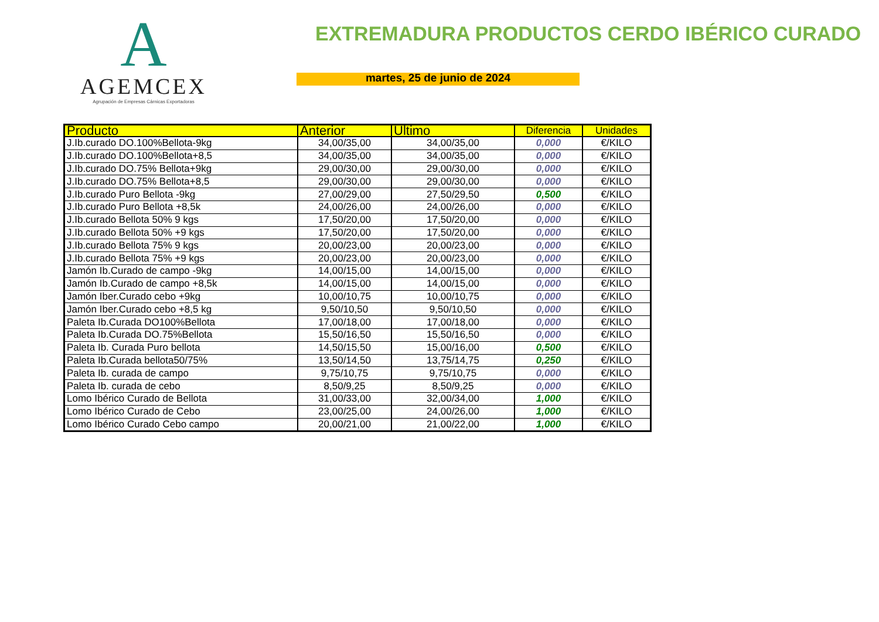A
AGEMCEX
Agrupación de Empresas Cárnicas Exportadoras
EXTREMADURA PRODUCTOS CERDO IBÉRICO CURADO
martes, 25 de junio de 2024
| Producto | Anterior | Ultimo | Diferencia | Unidades |
| --- | --- | --- | --- | --- |
| J.Ib.curado DO.100%Bellota-9kg | 34,00/35,00 | 34,00/35,00 | 0,000 | €/KILO |
| J.Ib.curado DO.100%Bellota+8,5 | 34,00/35,00 | 34,00/35,00 | 0,000 | €/KILO |
| J.Ib.curado DO.75% Bellota+9kg | 29,00/30,00 | 29,00/30,00 | 0,000 | €/KILO |
| J.Ib.curado DO.75% Bellota+8,5 | 29,00/30,00 | 29,00/30,00 | 0,000 | €/KILO |
| J.Ib.curado Puro Bellota -9kg | 27,00/29,00 | 27,50/29,50 | 0,500 | €/KILO |
| J.Ib.curado Puro Bellota +8,5k | 24,00/26,00 | 24,00/26,00 | 0,000 | €/KILO |
| J.Ib.curado Bellota 50% 9 kgs | 17,50/20,00 | 17,50/20,00 | 0,000 | €/KILO |
| J.Ib.curado Bellota 50% +9 kgs | 17,50/20,00 | 17,50/20,00 | 0,000 | €/KILO |
| J.Ib.curado Bellota 75% 9 kgs | 20,00/23,00 | 20,00/23,00 | 0,000 | €/KILO |
| J.Ib.curado Bellota 75% +9 kgs | 20,00/23,00 | 20,00/23,00 | 0,000 | €/KILO |
| Jamón Ib.Curado de campo -9kg | 14,00/15,00 | 14,00/15,00 | 0,000 | €/KILO |
| Jamón Ib.Curado de campo +8,5k | 14,00/15,00 | 14,00/15,00 | 0,000 | €/KILO |
| Jamón Iber.Curado cebo +9kg | 10,00/10,75 | 10,00/10,75 | 0,000 | €/KILO |
| Jamón Iber.Curado cebo +8,5 kg | 9,50/10,50 | 9,50/10,50 | 0,000 | €/KILO |
| Paleta Ib.Curada DO100%Bellota | 17,00/18,00 | 17,00/18,00 | 0,000 | €/KILO |
| Paleta Ib.Curada DO.75%Bellota | 15,50/16,50 | 15,50/16,50 | 0,000 | €/KILO |
| Paleta Ib. Curada Puro bellota | 14,50/15,50 | 15,00/16,00 | 0,500 | €/KILO |
| Paleta Ib.Curada bellota50/75% | 13,50/14,50 | 13,75/14,75 | 0,250 | €/KILO |
| Paleta Ib. curada de campo | 9,75/10,75 | 9,75/10,75 | 0,000 | €/KILO |
| Paleta Ib. curada de cebo | 8,50/9,25 | 8,50/9,25 | 0,000 | €/KILO |
| Lomo Ibérico Curado de Bellota | 31,00/33,00 | 32,00/34,00 | 1,000 | €/KILO |
| Lomo Ibérico Curado de Cebo | 23,00/25,00 | 24,00/26,00 | 1,000 | €/KILO |
| Lomo Ibérico Curado Cebo campo | 20,00/21,00 | 21,00/22,00 | 1,000 | €/KILO |